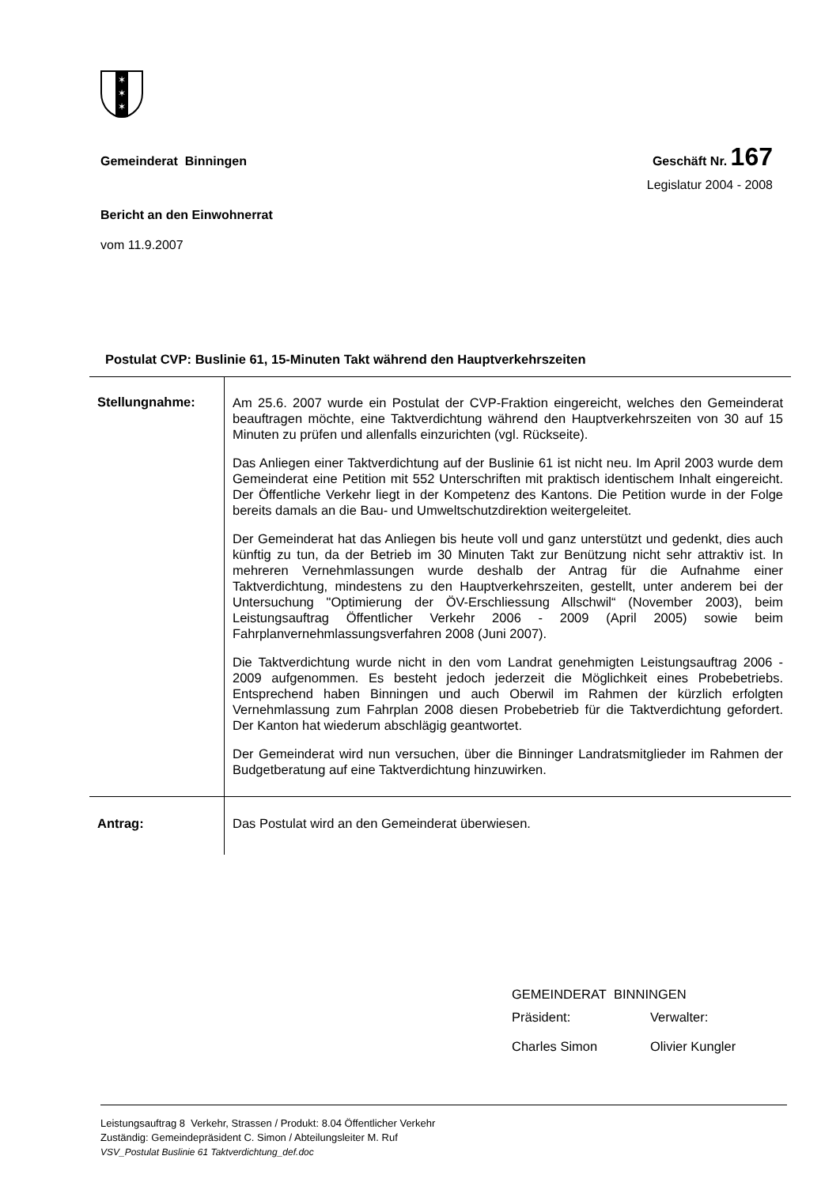✶
✶
✶
Gemeinderat Binningen Geschäft Nr. 167
Legislatur 2004 - 2008
Bericht an den Einwohnerrat
vom 11.9.2007
Postulat CVP: Buslinie 61, 15-Minuten Takt während den Hauptverkehrszeiten
| Stellungnahme: | Am 25.6. 2007 wurde ein Postulat der CVP-Fraktion eingereicht, welches den Gemeinderat beauftragen möchte, eine Taktverdichtung während den Haupt­verkehrszeiten von 30 auf 15 Minuten zu prüfen und allenfalls einzurichten (vgl. Rückseite). Das Anliegen einer Taktverdichtung auf der Buslinie 61 ist nicht neu. Im April 2003 wurde dem Gemeinderat eine Petition mit 552 Unterschriften mit prak­tisch identischem Inhalt eingereicht. Der Öffentliche Verkehr liegt in der Kom­petenz des Kantons. Die Petition wurde in der Folge bereits damals an die Bau- und Umweltschutzdirektion weitergeleitet. Der Gemeinderat hat das Anliegen bis heute voll und ganz unterstützt und ge­denkt, dies auch künftig zu tun, da der Betrieb im 30 Minuten Takt zur Benüt­zung nicht sehr attraktiv ist. In mehreren Vernehmlassungen wurde deshalb der Antrag für die Aufnahme einer Taktverdichtung, mindestens zu den Hauptver­kehrszeiten, gestellt, unter anderem bei der Untersuchung "Optimierung der ÖV-Erschliessung Allschwil“ (November 2003), beim Leistungsauftrag Öffentli­cher Verkehr 2006 - 2009 (April 2005) sowie beim Fahrplanvernehmlassungs­verfahren 2008 (Juni 2007). Die Taktverdichtung wurde nicht in den vom Landrat genehmigten Leistungs­auftrag 2006 - 2009 aufgenommen. Es besteht jedoch jederzeit die Möglichkeit eines Probebetriebs. Entsprechend haben Binningen und auch Oberwil im Rahmen der kürzlich erfolgten Vernehmlassung zum Fahrplan 2008 diesen Probebetrieb für die Taktverdichtung gefordert. Der Kanton hat wiederum ab­schlägig geantwortet. Der Gemeinderat wird nun versuchen, über die Binninger Landratsmitglieder im Rahmen der Budgetberatung auf eine Taktverdichtung hinzuwirken. |
| Antrag: | Das Postulat wird an den Gemeinderat überwiesen. |
GEMEINDERAT BINNINGEN
| Präsident: | Verwalter: |
| Charles Simon | Olivier Kungler |
Leistungsauftrag 8 Verkehr, Strassen / Produkt: 8.04 Öffentlicher Verkehr
Zuständig: Gemeindepräsident C. Simon / Abteilungsleiter M. Ruf
VSV_Postulat Buslinie 61 Taktverdichtung_def.doc